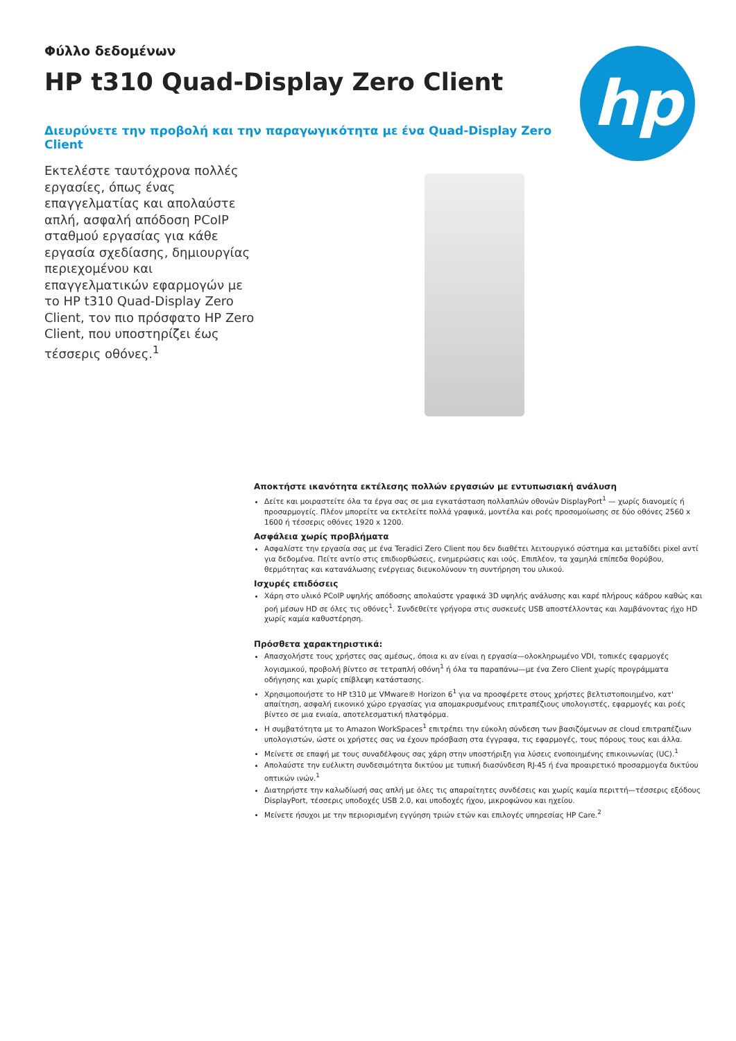Φύλλο δεδομένων
HP t310 Quad-Display Zero Client
Διευρύνετε την προβολή και την παραγωγικότητα με ένα Quad-Display Zero Client
hp
Εκτελέστε ταυτόχρονα πολλές εργασίες, όπως ένας επαγγελματίας και απολαύστε απλή, ασφαλή απόδοση PCoIP σταθμού εργασίας για κάθε εργασία σχεδίασης, δημιουργίας περιεχομένου και επαγγελματικών εφαρμογών με το HP t310 Quad-Display Zero Client, τον πιο πρόσφατο HP Zero Client, που υποστηρίζει έως τέσσερις οθόνες.<sup>1</sup>
Αποκτήστε ικανότητα εκτέλεσης πολλών εργασιών με εντυπωσιακή ανάλυση
Δείτε και μοιραστείτε όλα τα έργα σας σε μια εγκατάσταση πολλαπλών οθονών DisplayPort<sup>1</sup> — χωρίς διανομείς ή προσαρμογείς. Πλέον μπορείτε να εκτελείτε πολλά γραφικά, μοντέλα και ροές προσομοίωσης σε δύο οθόνες 2560 x 1600 ή τέσσερις οθόνες 1920 x 1200.
Ασφάλεια χωρίς προβλήματα
Ασφαλίστε την εργασία σας με ένα Teradici Zero Client που δεν διαθέτει λειτουργικό σύστημα και μεταδίδει pixel αντί για δεδομένα. Πείτε αντίο στις επιδιορθώσεις, ενημερώσεις και ιούς. Επιπλέον, τα χαμηλά επίπεδα θορύβου, θερμότητας και κατανάλωσης ενέργειας διευκολύνουν τη συντήρηση του υλικού.
Ισχυρές επιδόσεις
Χάρη στο υλικό PCoIP υψηλής απόδοσης απολαύστε γραφικά 3D υψηλής ανάλυσης και καρέ πλήρους κάδρου καθώς και ροή μέσων HD σε όλες τις οθόνες<sup>1</sup>. Συνδεθείτε γρήγορα στις συσκευές USB αποστέλλοντας και λαμβάνοντας ήχο HD χωρίς καμία καθυστέρηση.
Πρόσθετα χαρακτηριστικά:
Απασχολήστε τους χρήστες σας αμέσως, όποια κι αν είναι η εργασία—ολοκληρωμένο VDI, τοπικές εφαρμογές λογισμικού, προβολή βίντεο σε τετραπλή οθόνη<sup>1</sup> ή όλα τα παραπάνω—με ένα Zero Client χωρίς προγράμματα οδήγησης και χωρίς επίβλεψη κατάστασης.
Χρησιμοποιήστε το HP t310 με VMware® Horizon 6<sup>1</sup> για να προσφέρετε στους χρήστες βελτιστοποιημένο, κατ' απαίτηση, ασφαλή εικονικό χώρο εργασίας για απομακρυσμένους επιτραπέζιους υπολογιστές, εφαρμογές και ροές βίντεο σε μια ενιαία, αποτελεσματική πλατφόρμα.
Η συμβατότητα με το Amazon WorkSpaces<sup>1</sup> επιτρέπει την εύκολη σύνδεση των βασιζόμενων σε cloud επιτραπέζιων υπολογιστών, ώστε οι χρήστες σας να έχουν πρόσβαση στα έγγραφα, τις εφαρμογές, τους πόρους τους και άλλα.
Μείνετε σε επαφή με τους συναδέλφους σας χάρη στην υποστήριξη για λύσεις ενοποιημένης επικοινωνίας (UC).<sup>1</sup>
Απολαύστε την ευέλικτη συνδεσιμότητα δικτύου με τυπική διασύνδεση RJ-45 ή ένα προαιρετικό προσαρμογέα δικτύου οπτικών ινών.<sup>1</sup>
Διατηρήστε την καλωδίωσή σας απλή με όλες τις απαραίτητες συνδέσεις και χωρίς καμία περιττή—τέσσερις εξόδους DisplayPort, τέσσερις υποδοχές USB 2.0, και υποδοχές ήχου, μικροφώνου και ηχείου.
Μείνετε ήσυχοι με την περιορισμένη εγγύηση τριών ετών και επιλογές υπηρεσίας HP Care.<sup>2</sup>